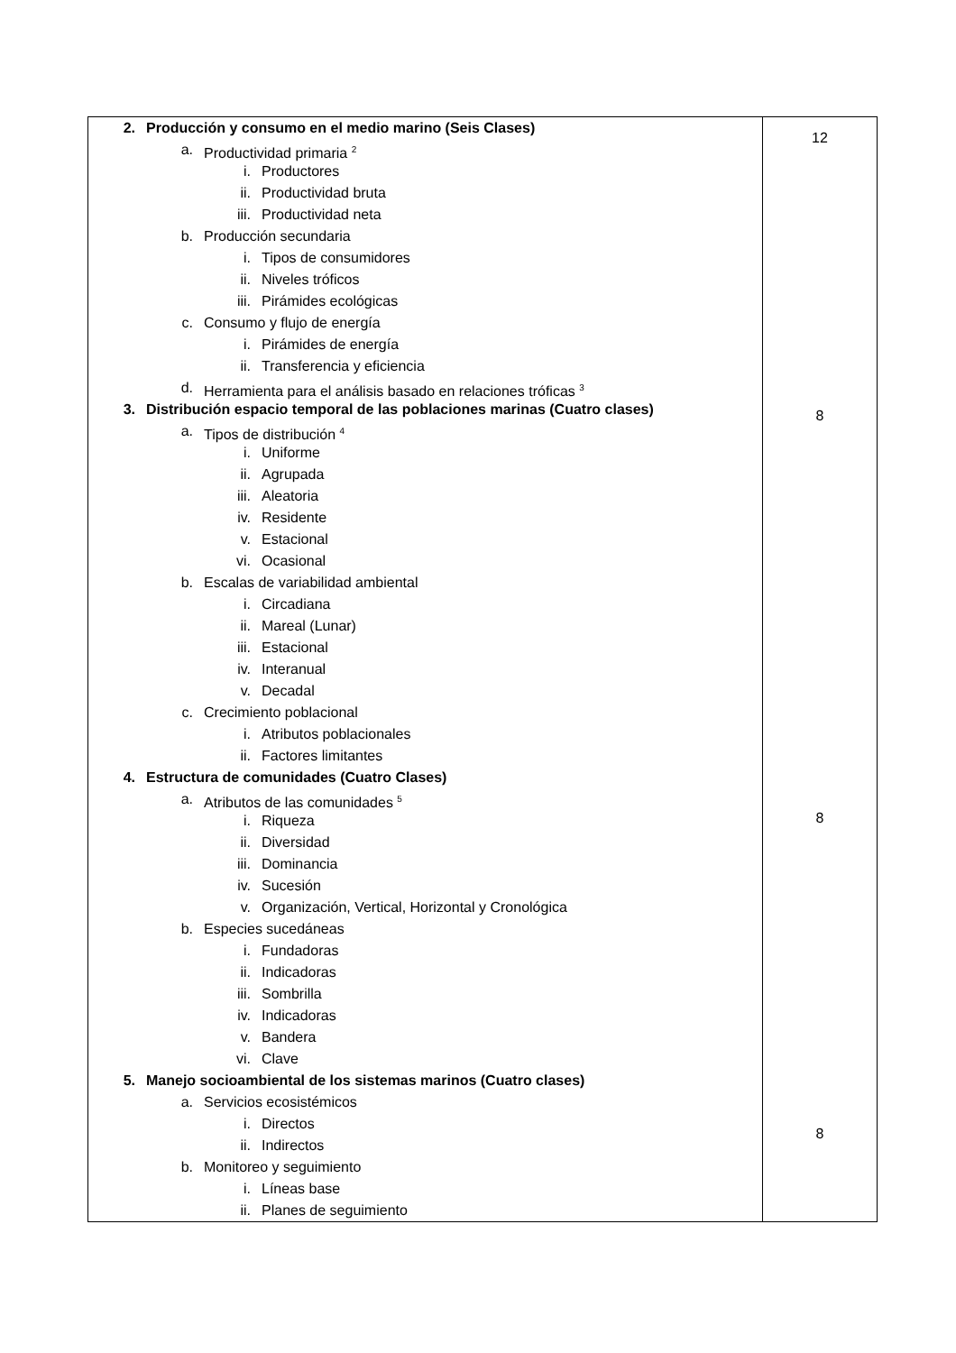| 2. Producción y consumo en el medio marino (Seis Clases) a. Productividad primaria <sup>2</sup> i. Productores ii. Productividad bruta iii. Productividad neta b. Producción secundaria i. Tipos de consumidores ii. Niveles tróficos iii. Pirámides ecológicas c. Consumo y flujo de energía i. Pirámides de energía ii. Transferencia y eficiencia d. Herramienta para el análisis basado en relaciones tróficas <sup>3</sup> 3. Distribución espacio temporal de las poblaciones marinas (Cuatro clases) a. Tipos de distribución <sup>4</sup> i. Uniforme ii. Agrupada iii. Aleatoria iv. Residente v. Estacional vi. Ocasional b. Escalas de variabilidad ambiental i. Circadiana ii. Mareal (Lunar) iii. Estacional iv. Interanual v. Decadal c. Crecimiento poblacional i. Atributos poblacionales ii. Factores limitantes 4. Estructura de comunidades (Cuatro Clases) a. Atributos de las comunidades <sup>5</sup> i. Riqueza ii. Diversidad iii. Dominancia iv. Sucesión v. Organización, Vertical, Horizontal y Cronológica b. Especies sucedáneas i. Fundadoras ii. Indicadoras iii. Sombrilla iv. Indicadoras v. Bandera vi. Clave 5. Manejo socioambiental de los sistemas marinos (Cuatro clases) a. Servicios ecosistémicos i. Directos ii. Indirectos b. Monitoreo y seguimiento i. Líneas base ii. Planes de seguimiento | 12 8 8 8 |